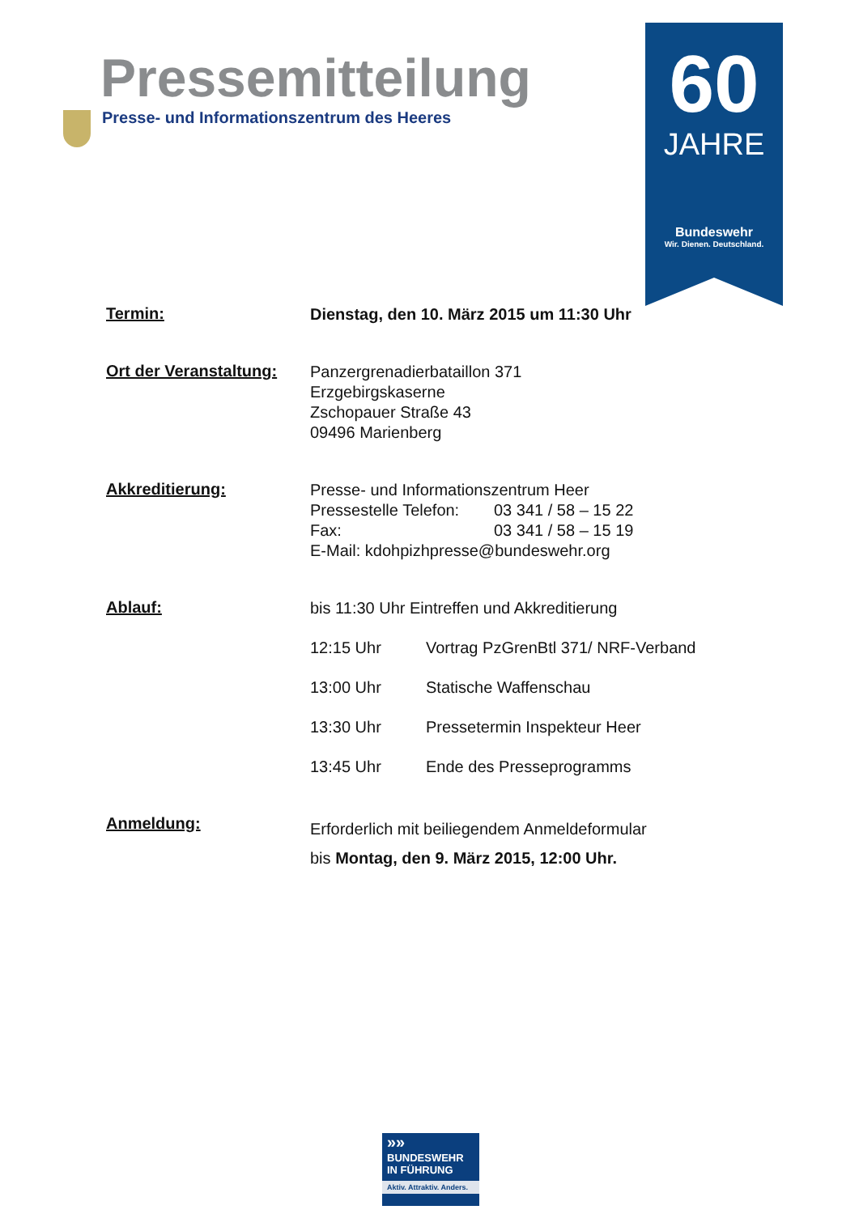60
JAHRE
Bundeswehr
Wir. Dienen. Deutschland.
Pressemitteilung
Presse- und Informationszentrum des Heeres
Termin:
Dienstag, den 10. März 2015 um 11:30 Uhr
Ort der Veranstaltung:
Panzergrenadierbataillon 371
Erzgebirgskaserne
Zschopauer Straße 43
09496 Marienberg
Akkreditierung:
Presse- und Informationszentrum Heer
Pressestelle Telefon: 03 341 / 58 – 15 22
Fax: 03 341 / 58 – 15 19
E-Mail: kdohpizhpresse@bundeswehr.org
Ablauf:
bis 11:30 Uhr Eintreffen und Akkreditierung
12:15 Uhr Vortrag PzGrenBtl 371/ NRF-Verband
13:00 Uhr Statische Waffenschau
13:30 Uhr Pressetermin Inspekteur Heer
13:45 Uhr Ende des Presseprogramms
Anmeldung:
Erforderlich mit beiliegendem Anmeldeformular
bis Montag, den 9. März 2015, 12:00 Uhr.
»»
BUNDESWEHR
IN FÜHRUNG
Aktiv. Attraktiv. Anders.